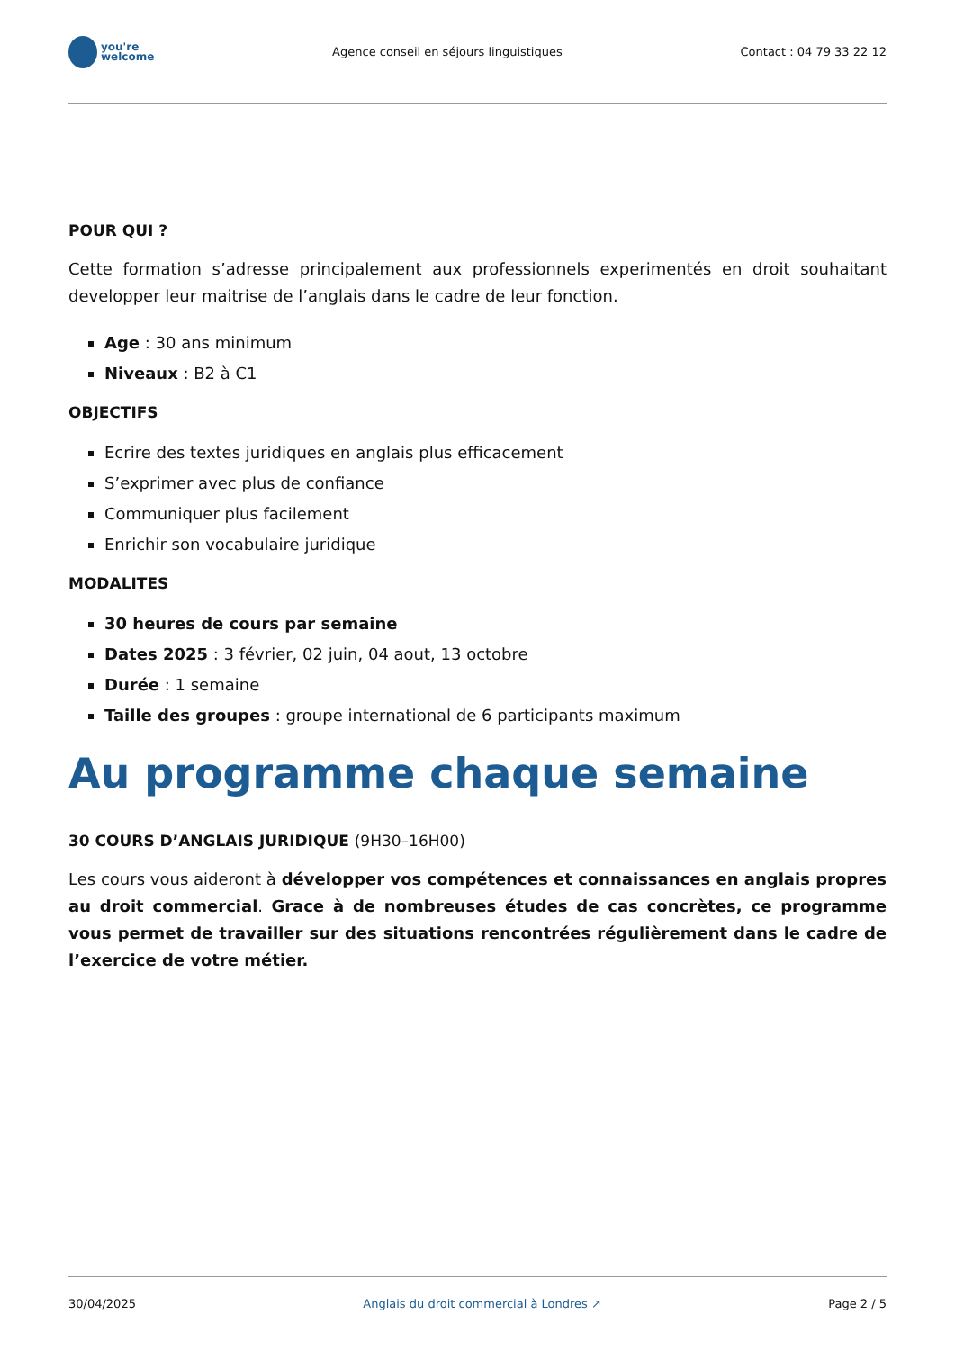you're
welcome
Agence conseil en séjours linguistiques
Contact : 04 79 33 22 12
POUR QUI ?
Cette formation s’adresse principalement aux professionnels experimentés en droit souhaitant developper leur maitrise de l’anglais dans le cadre de leur fonction.
Age : 30 ans minimum
Niveaux : B2 à C1
OBJECTIFS
Ecrire des textes juridiques en anglais plus efficacement
S’exprimer avec plus de confiance
Communiquer plus facilement
Enrichir son vocabulaire juridique
MODALITES
30 heures de cours par semaine
Dates 2025 : 3 février, 02 juin, 04 aout, 13 octobre
Durée : 1 semaine
Taille des groupes : groupe international de 6 participants maximum
Au programme chaque semaine
30 COURS D’ANGLAIS JURIDIQUE (9H30–16H00)
Les cours vous aideront à développer vos compétences et connaissances en anglais propres au droit commercial. Grace à de nombreuses études de cas concrètes, ce programme vous permet de travailler sur des situations rencontrées régulièrement dans le cadre de l’exercice de votre métier.
30/04/2025 Anglais du droit commercial à Londres ↗ Page 2 / 5